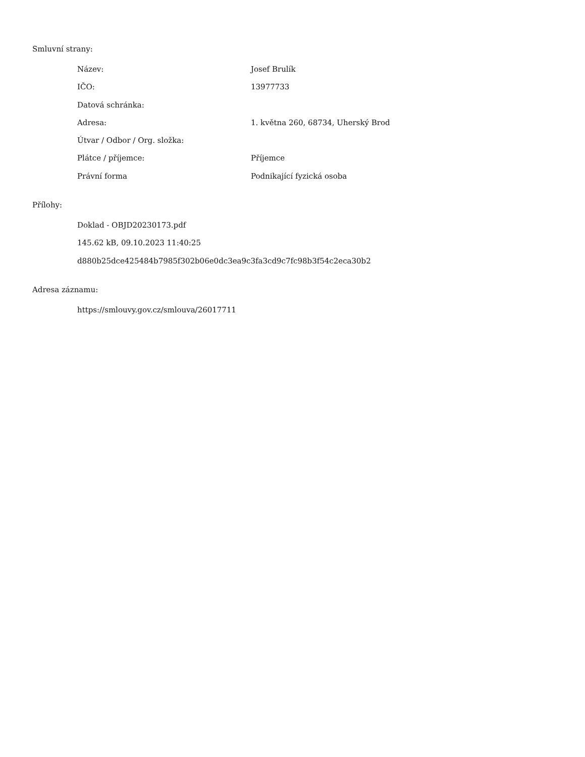Smluvní strany:
| Název: | Josef Brulík |
| IČO: | 13977733 |
| Datová schránka: | |
| Adresa: | 1. května 260, 68734, Uherský Brod |
| Útvar / Odbor / Org. složka: | |
| Plátce / příjemce: | Příjemce |
| Právní forma | Podnikající fyzická osoba |
Přílohy:
Doklad - OBJD20230173.pdf
145.62 kB, 09.10.2023 11:40:25
d880b25dce425484b7985f302b06e0dc3ea9c3fa3cd9c7fc98b3f54c2eca30b2
Adresa záznamu:
https://smlouvy.gov.cz/smlouva/26017711